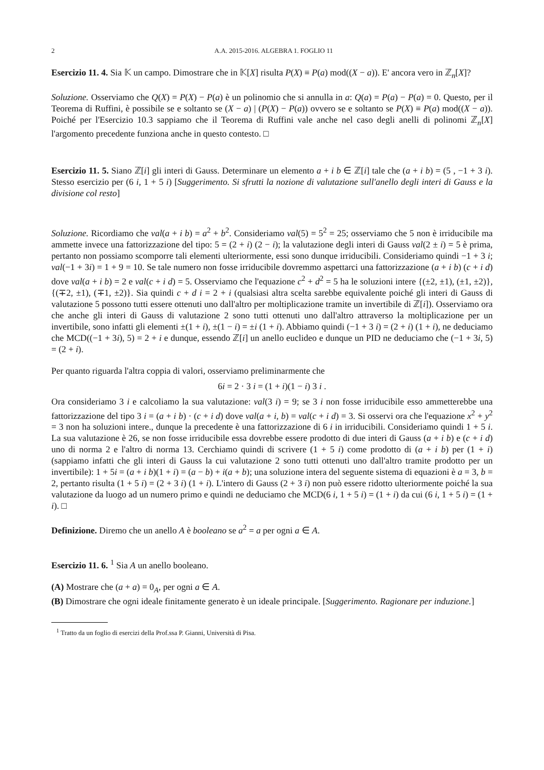2 A.A. 2015-2016. ALGEBRA 1. FOGLIO 11
Esercizio 11. 4. Sia 𝕂 un campo. Dimostrare che in 𝕂[X] risulta P(X) ≡ P(a) mod((X − a)). E' ancora vero in ℤ<sub>n</sub>[X]?
Soluzione. Osserviamo che Q(X) = P(X) − P(a) è un polinomio che si annulla in a: Q(a) = P(a) − P(a) = 0. Questo, per il Teorema di Ruffini, è possibile se e soltanto se (X − a) | (P(X) − P(a)) ovvero se e soltanto se P(X) ≡ P(a) mod((X − a)). Poiché per l'Esercizio 10.3 sappiamo che il Teorema di Ruffini vale anche nel caso degli anelli di polinomi ℤ<sub>n</sub>[X] l'argomento precedente funziona anche in questo contesto. □
Esercizio 11. 5. Siano ℤ[i] gli interi di Gauss. Determinare un elemento a + i b ∈ ℤ[i] tale che (a + i b) = (5 , −1 + 3 i). Stesso esercizio per (6 i, 1 + 5 i) [Suggerimento. Si sfrutti la nozione di valutazione sull'anello degli interi di Gauss e la divisione col resto]
Soluzione. Ricordiamo che val(a + i b) = a<sup>2</sup> + b<sup>2</sup>. Consideriamo val(5) = 5<sup>2</sup> = 25; osserviamo che 5 non è irriducibile ma ammette invece una fattorizzazione del tipo: 5 = (2 + i) (2 − i); la valutazione degli interi di Gauss val(2 ± i) = 5 è prima, pertanto non possiamo scomporre tali elementi ulteriormente, essi sono dunque irriducibili. Consideriamo quindi −1 + 3 i; val(−1 + 3i) = 1 + 9 = 10. Se tale numero non fosse irriducibile dovremmo aspettarci una fattorizzazione (a + i b) (c + i d) dove val(a + i b) = 2 e val(c + i d) = 5. Osserviamo che l'equazione c<sup>2</sup> + d<sup>2</sup> = 5 ha le soluzioni intere {(±2, ±1), (±1, ±2)}, {(∓2, ±1), (∓1, ±2)}. Sia quindi c + d i = 2 + i (qualsiasi altra scelta sarebbe equivalente poiché gli interi di Gauss di valutazione 5 possono tutti essere ottenuti uno dall'altro per moltiplicazione tramite un invertibile di ℤ[i]). Osserviamo ora che anche gli interi di Gauss di valutazione 2 sono tutti ottenuti uno dall'altro attraverso la moltiplicazione per un invertibile, sono infatti gli elementi ±(1 + i), ±(1 − i) = ±i (1 + i). Abbiamo quindi (−1 + 3 i) = (2 + i) (1 + i), ne deduciamo che MCD((−1 + 3i), 5) = 2 + i e dunque, essendo ℤ[i] un anello euclideo e dunque un PID ne deduciamo che (−1 + 3i, 5) = (2 + i).
Per quanto riguarda l'altra coppia di valori, osserviamo preliminarmente che
6i = 2 · 3 i = (1 + i)(1 − i) 3 i .
Ora consideriamo 3 i e calcoliamo la sua valutazione: val(3 i) = 9; se 3 i non fosse irriducibile esso ammetterebbe una fattorizzazione del tipo 3 i = (a + i b) · (c + i d) dove val(a + i, b) = val(c + i d) = 3. Si osservi ora che l'equazione x<sup>2</sup> + y<sup>2</sup> = 3 non ha soluzioni intere., dunque la precedente è una fattorizzazione di 6 i in irriducibili. Consideriamo quindi 1 + 5 i. La sua valutazione è 26, se non fosse irriducibile essa dovrebbe essere prodotto di due interi di Gauss (a + i b) e (c + i d) uno di norma 2 e l'altro di norma 13. Cerchiamo quindi di scrivere (1 + 5 i) come prodotto di (a + i b) per (1 + i) (sappiamo infatti che gli interi di Gauss la cui valutazione 2 sono tutti ottenuti uno dall'altro tramite prodotto per un invertibile): 1 + 5i = (a + i b)(1 + i) = (a − b) + i(a + b); una soluzione intera del seguente sistema di equazioni è a = 3, b = 2, pertanto risulta (1 + 5 i) = (2 + 3 i) (1 + i). L'intero di Gauss (2 + 3 i) non può essere ridotto ulteriormente poiché la sua valutazione da luogo ad un numero primo e quindi ne deduciamo che MCD(6 i, 1 + 5 i) = (1 + i) da cui (6 i, 1 + 5 i) = (1 + i). □
Definizione. Diremo che un anello A è booleano se a<sup>2</sup> = a per ogni a ∈ A.
Esercizio 11. 6. <sup>1</sup> Sia A un anello booleano.
(A) Mostrare che (a + a) = 0<sub>A</sub>, per ogni a ∈ A.
(B) Dimostrare che ogni ideale finitamente generato è un ideale principale. [Suggerimento. Ragionare per induzione.]
<sup>1</sup> Tratto da un foglio di esercizi della Prof.ssa P. Gianni, Università di Pisa.